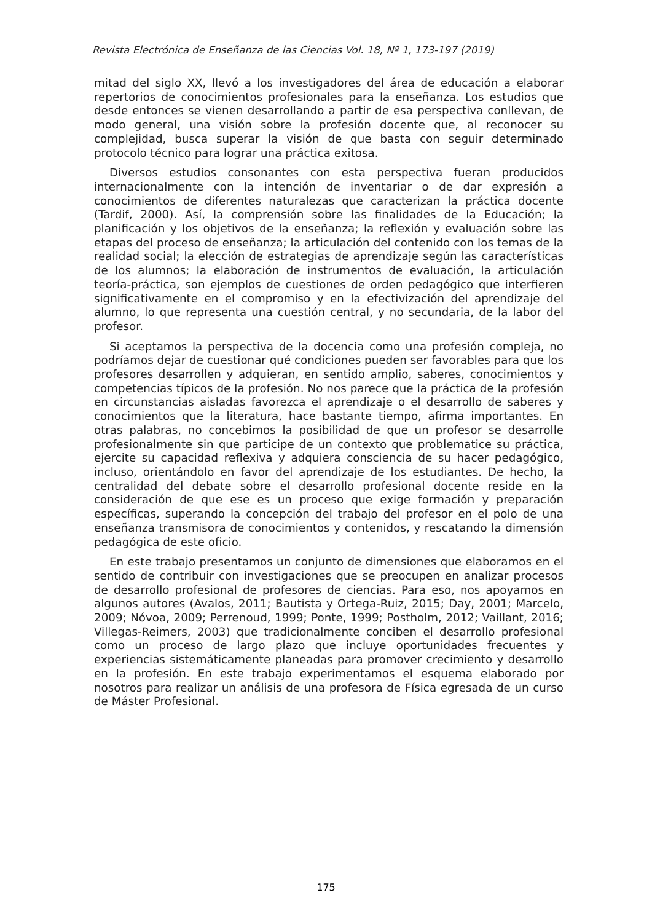Revista Electrónica de Enseñanza de las Ciencias Vol. 18, Nº 1, 173-197 (2019)
mitad del siglo XX, llevó a los investigadores del área de educación a elaborar repertorios de conocimientos profesionales para la enseñanza. Los estudios que desde entonces se vienen desarrollando a partir de esa perspectiva conllevan, de modo general, una visión sobre la profesión docente que, al reconocer su complejidad, busca superar la visión de que basta con seguir determinado protocolo técnico para lograr una práctica exitosa.
Diversos estudios consonantes con esta perspectiva fueran producidos internacionalmente con la intención de inventariar o de dar expresión a conocimientos de diferentes naturalezas que caracterizan la práctica docente (Tardif, 2000). Así, la comprensión sobre las finalidades de la Educación; la planificación y los objetivos de la enseñanza; la reflexión y evaluación sobre las etapas del proceso de enseñanza; la articulación del contenido con los temas de la realidad social; la elección de estrategias de aprendizaje según las características de los alumnos; la elaboración de instrumentos de evaluación, la articulación teoría-práctica, son ejemplos de cuestiones de orden pedagógico que interfieren significativamente en el compromiso y en la efectivización del aprendizaje del alumno, lo que representa una cuestión central, y no secundaria, de la labor del profesor.
Si aceptamos la perspectiva de la docencia como una profesión compleja, no podríamos dejar de cuestionar qué condiciones pueden ser favorables para que los profesores desarrollen y adquieran, en sentido amplio, saberes, conocimientos y competencias típicos de la profesión. No nos parece que la práctica de la profesión en circunstancias aisladas favorezca el aprendizaje o el desarrollo de saberes y conocimientos que la literatura, hace bastante tiempo, afirma importantes. En otras palabras, no concebimos la posibilidad de que un profesor se desarrolle profesionalmente sin que participe de un contexto que problematice su práctica, ejercite su capacidad reflexiva y adquiera consciencia de su hacer pedagógico, incluso, orientándolo en favor del aprendizaje de los estudiantes. De hecho, la centralidad del debate sobre el desarrollo profesional docente reside en la consideración de que ese es un proceso que exige formación y preparación específicas, superando la concepción del trabajo del profesor en el polo de una enseñanza transmisora de conocimientos y contenidos, y rescatando la dimensión pedagógica de este oficio.
En este trabajo presentamos un conjunto de dimensiones que elaboramos en el sentido de contribuir con investigaciones que se preocupen en analizar procesos de desarrollo profesional de profesores de ciencias. Para eso, nos apoyamos en algunos autores (Avalos, 2011; Bautista y Ortega-Ruiz, 2015; Day, 2001; Marcelo, 2009; Nóvoa, 2009; Perrenoud, 1999; Ponte, 1999; Postholm, 2012; Vaillant, 2016; Villegas-Reimers, 2003) que tradicionalmente conciben el desarrollo profesional como un proceso de largo plazo que incluye oportunidades frecuentes y experiencias sistemáticamente planeadas para promover crecimiento y desarrollo en la profesión. En este trabajo experimentamos el esquema elaborado por nosotros para realizar un análisis de una profesora de Física egresada de un curso de Máster Profesional.
175